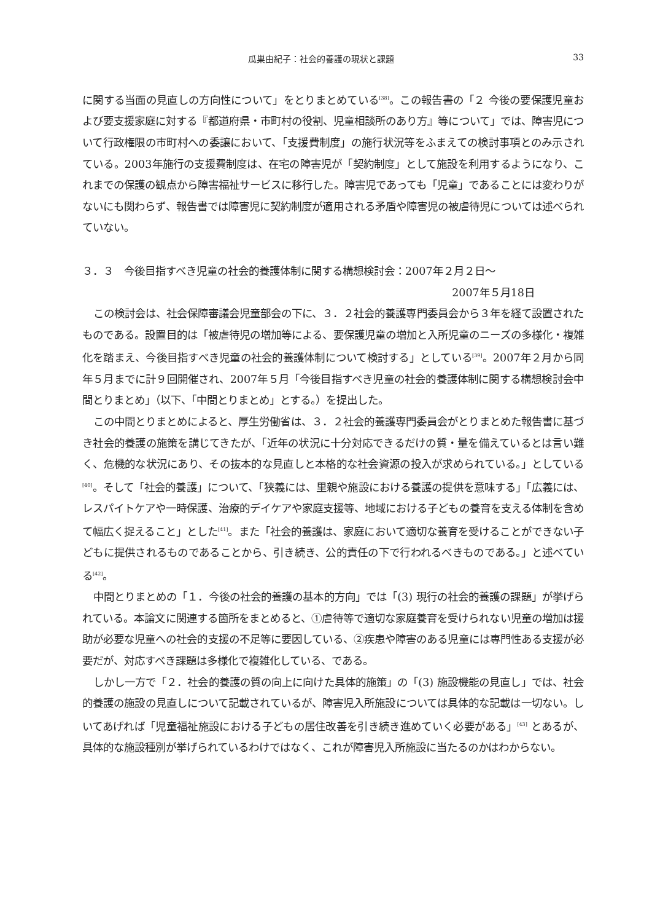瓜巣由紀子：社会的養護の現状と課題 33
に関する当面の見直しの方向性について」をとりまとめている<sup>[38]</sup>。この報告書の「２ 今後の要保護児童および要支援家庭に対する『都道府県・市町村の役割、児童相談所のあり方』等について」では、障害児について行政権限の市町村への委譲において、「支援費制度」の施行状況等をふまえての検討事項とのみ示されている。2003年施行の支援費制度は、在宅の障害児が「契約制度」として施設を利用するようになり、これまでの保護の観点から障害福祉サービスに移行した。障害児であっても「児童」であることには変わりがないにも関わらず、報告書では障害児に契約制度が適用される矛盾や障害児の被虐待児については述べられていない。
３．３　今後目指すべき児童の社会的養護体制に関する構想検討会：2007年２月２日～
2007年５月18日
この検討会は、社会保障審議会児童部会の下に、３．２社会的養護専門委員会から３年を経て設置されたものである。設置目的は「被虐待児の増加等による、要保護児童の増加と入所児童のニーズの多様化・複雑化を踏まえ、今後目指すべき児童の社会的養護体制について検討する」としている<sup>[39]</sup>。2007年２月から同年５月までに計９回開催され、2007年５月「今後目指すべき児童の社会的養護体制に関する構想検討会中間とりまとめ」（以下、「中間とりまとめ」とする。）を提出した。
この中間とりまとめによると、厚生労働省は、３．２社会的養護専門委員会がとりまとめた報告書に基づき社会的養護の施策を講じてきたが、「近年の状況に十分対応できるだけの質・量を備えているとは言い難く、危機的な状況にあり、その抜本的な見直しと本格的な社会資源の投入が求められている。」としている<sup>[40]</sup>。そして「社会的養護」について、「狭義には、里親や施設における養護の提供を意味する」「広義には、レスパイトケアや一時保護、治療的デイケアや家庭支援等、地域における子どもの養育を支える体制を含めて幅広く捉えること」とした<sup>[41]</sup>。また「社会的養護は、家庭において適切な養育を受けることができない子どもに提供されるものであることから、引き続き、公的責任の下で行われるべきものである。」と述べている<sup>[42]</sup>。
中間とりまとめの「１．今後の社会的養護の基本的方向」では「(3) 現行の社会的養護の課題」が挙げられている。本論文に関連する箇所をまとめると、①虐待等で適切な家庭養育を受けられない児童の増加は援助が必要な児童への社会的支援の不足等に要因している、②疾患や障害のある児童には専門性ある支援が必要だが、対応すべき課題は多様化で複雑化している、である。
しかし一方で「２．社会的養護の質の向上に向けた具体的施策」の「(3) 施設機能の見直し」では、社会的養護の施設の見直しについて記載されているが、障害児入所施設については具体的な記載は一切ない。しいてあげれば「児童福祉施設における子どもの居住改善を引き続き進めていく必要がある」<sup>[43]</sup> とあるが、具体的な施設種別が挙げられているわけではなく、これが障害児入所施設に当たるのかはわからない。